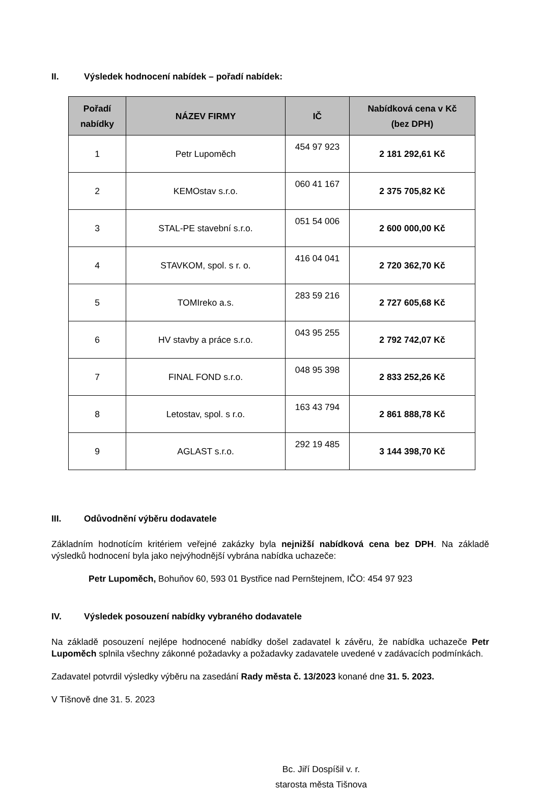II. Výsledek hodnocení nabídek – pořadí nabídek:
| Pořadí nabídky | NÁZEV FIRMY | IČ | Nabídková cena v Kč (bez DPH) |
| --- | --- | --- | --- |
| 1 | Petr Lupoměch | 454 97 923 | 2 181 292,61 Kč |
| 2 | KEMOstav s.r.o. | 060 41 167 | 2 375 705,82 Kč |
| 3 | STAL-PE stavební s.r.o. | 051 54 006 | 2 600 000,00 Kč |
| 4 | STAVKOM, spol. s r. o. | 416 04 041 | 2 720 362,70 Kč |
| 5 | TOMIreko a.s. | 283 59 216 | 2 727 605,68 Kč |
| 6 | HV stavby a práce s.r.o. | 043 95 255 | 2 792 742,07 Kč |
| 7 | FINAL FOND s.r.o. | 048 95 398 | 2 833 252,26 Kč |
| 8 | Letostav, spol. s r.o. | 163 43 794 | 2 861 888,78 Kč |
| 9 | AGLAST s.r.o. | 292 19 485 | 3 144 398,70 Kč |
III. Odůvodnění výběru dodavatele
Základním hodnotícím kritériem veřejné zakázky byla nejnižší nabídková cena bez DPH. Na základě výsledků hodnocení byla jako nejvýhodnější vybrána nabídka uchazeče:
Petr Lupoměch, Bohuňov 60, 593 01 Bystřice nad Pernštejnem, IČO: 454 97 923
IV. Výsledek posouzení nabídky vybraného dodavatele
Na základě posouzení nejlépe hodnocené nabídky došel zadavatel k závěru, že nabídka uchazeče Petr Lupoměch splnila všechny zákonné požadavky a požadavky zadavatele uvedené v zadávacích podmínkách.
Zadavatel potvrdil výsledky výběru na zasedání Rady města č. 13/2023 konané dne 31. 5. 2023.
V Tišnově dne 31. 5. 2023
Bc. Jiří Dospíšil v. r.
starosta města Tišnova